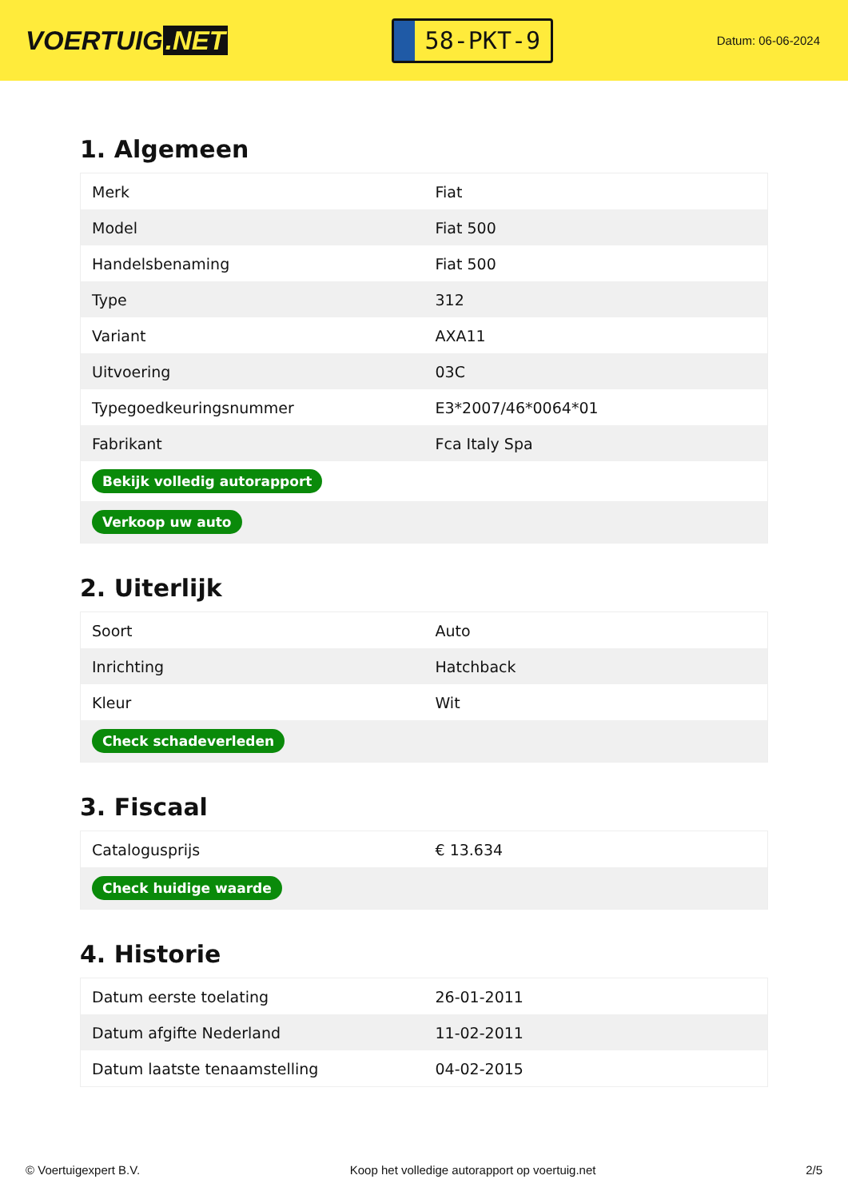VOERTUIG.NET
58-PKT-9
Datum: 06-06-2024
1. Algemeen
| Merk | Fiat |
| Model | Fiat 500 |
| Handelsbenaming | Fiat 500 |
| Type | 312 |
| Variant | AXA11 |
| Uitvoering | 03C |
| Typegoedkeuringsnummer | E3*2007/46*0064*01 |
| Fabrikant | Fca Italy Spa |
| Bekijk volledig autorapport | |
| Verkoop uw auto | |
2. Uiterlijk
| Soort | Auto |
| Inrichting | Hatchback |
| Kleur | Wit |
| Check schadeverleden | |
3. Fiscaal
| Catalogusprijs | € 13.634 |
| Check huidige waarde | |
4. Historie
| Datum eerste toelating | 26-01-2011 |
| Datum afgifte Nederland | 11-02-2011 |
| Datum laatste tenaamstelling | 04-02-2015 |
© Voertuigexpert B.V. Koop het volledige autorapport op voertuig.net 2/5